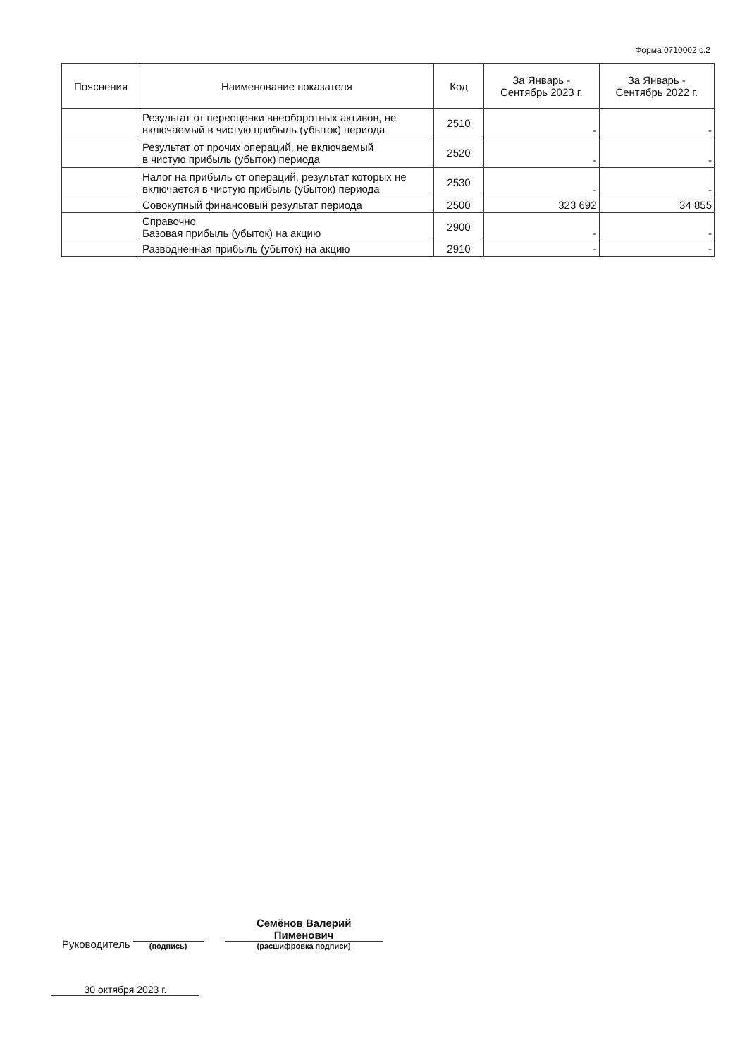Форма 0710002 с.2
| Пояснения | Наименование показателя | Код | За Январь - Сентябрь 2023 г. | За Январь - Сентябрь 2022 г. |
| --- | --- | --- | --- | --- |
| | Результат от переоценки внеоборотных активов, не включаемый в чистую прибыль (убыток) периода | 2510 | - | - |
| | Результат от прочих операций, не включаемый в чистую прибыль (убыток) периода | 2520 | - | - |
| | Налог на прибыль от операций, результат которых не включается в чистую прибыль (убыток) периода | 2530 | - | - |
| | Совокупный финансовый результат периода | 2500 | 323 692 | 34 855 |
| | Справочно Базовая прибыль (убыток) на акцию | 2900 | - | - |
| | Разводненная прибыль (убыток) на акцию | 2910 | - | - |
Руководитель
(подпись)
Семёнов Валерий
Пименович
(расшифровка подписи)
30 октября 2023 г.